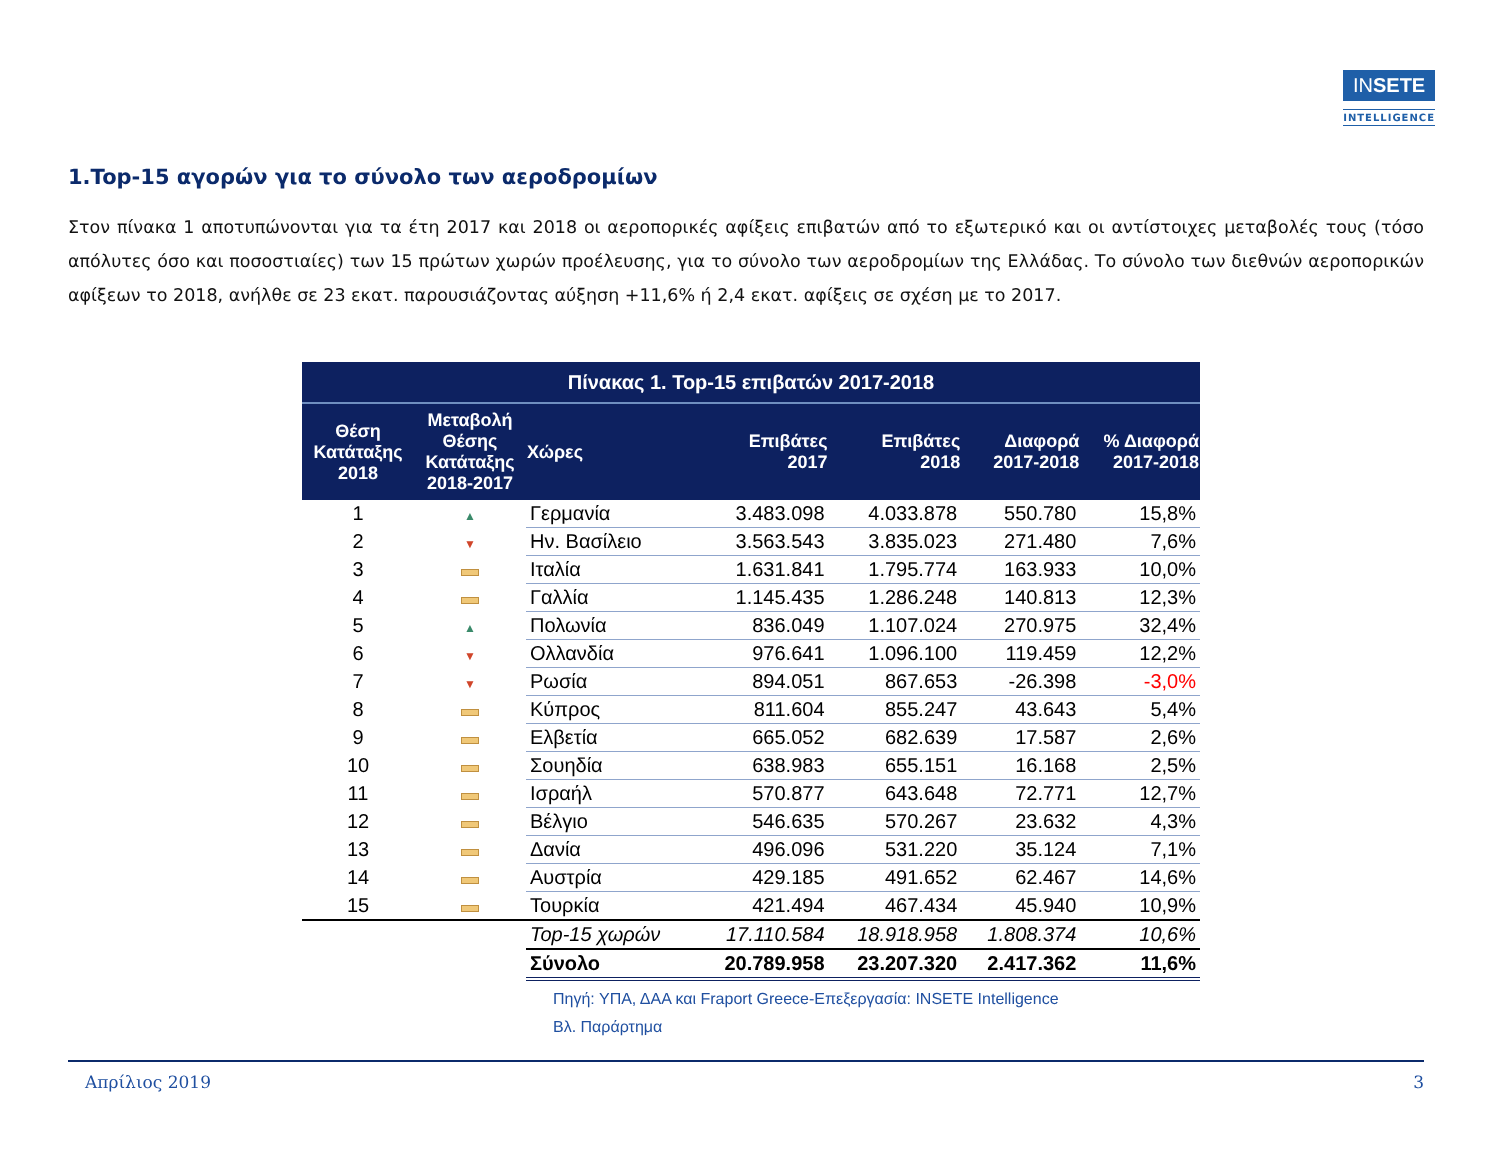INSETE
INTELLIGENCE
1.Top-15 αγορών για το σύνολο των αεροδρομίων
Στον πίνακα 1 αποτυπώνονται για τα έτη 2017 και 2018 οι αεροπορικές αφίξεις επιβατών από το εξωτερικό και οι αντίστοιχες μεταβολές τους (τόσο απόλυτες όσο και ποσοστιαίες) των 15 πρώτων χωρών προέλευσης, για το σύνολο των αεροδρομίων της Ελλάδας. Το σύνολο των διεθνών αεροπορικών αφίξεων το 2018, ανήλθε σε 23 εκατ. παρουσιάζοντας αύξηση +11,6% ή 2,4 εκατ. αφίξεις σε σχέση με το 2017.
| Πίνακας 1. Top-15 επιβατών 2017-2018 | | | | | | |
| --- | --- | --- | --- | --- | --- | --- |
| Θέση Κατάταξης 2018 | Μεταβολή Θέσης Κατάταξης 2018-2017 | Χώρες | Επιβάτες 2017 | Επιβάτες 2018 | Διαφορά 2017-2018 | % Διαφορά 2017-2018 |
| 1 | ▲ | Γερμανία | 3.483.098 | 4.033.878 | 550.780 | 15,8% |
| 2 | ▼ | Ην. Βασίλειο | 3.563.543 | 3.835.023 | 271.480 | 7,6% |
| 3 | | Ιταλία | 1.631.841 | 1.795.774 | 163.933 | 10,0% |
| 4 | | Γαλλία | 1.145.435 | 1.286.248 | 140.813 | 12,3% |
| 5 | ▲ | Πολωνία | 836.049 | 1.107.024 | 270.975 | 32,4% |
| 6 | ▼ | Ολλανδία | 976.641 | 1.096.100 | 119.459 | 12,2% |
| 7 | ▼ | Ρωσία | 894.051 | 867.653 | -26.398 | -3,0% |
| 8 | | Κύπρος | 811.604 | 855.247 | 43.643 | 5,4% |
| 9 | | Ελβετία | 665.052 | 682.639 | 17.587 | 2,6% |
| 10 | | Σουηδία | 638.983 | 655.151 | 16.168 | 2,5% |
| 11 | | Ισραήλ | 570.877 | 643.648 | 72.771 | 12,7% |
| 12 | | Βέλγιο | 546.635 | 570.267 | 23.632 | 4,3% |
| 13 | | Δανία | 496.096 | 531.220 | 35.124 | 7,1% |
| 14 | | Αυστρία | 429.185 | 491.652 | 62.467 | 14,6% |
| 15 | | Τουρκία | 421.494 | 467.434 | 45.940 | 10,9% |
| | | Top-15 χωρών | 17.110.584 | 18.918.958 | 1.808.374 | 10,6% |
| | | Σύνολο | 20.789.958 | 23.207.320 | 2.417.362 | 11,6% |
Πηγή: ΥΠΑ, ΔΑΑ και Fraport Greece-Επεξεργασία: INSETE Intelligence
Βλ. Παράρτημα
Απρίλιος 2019 3